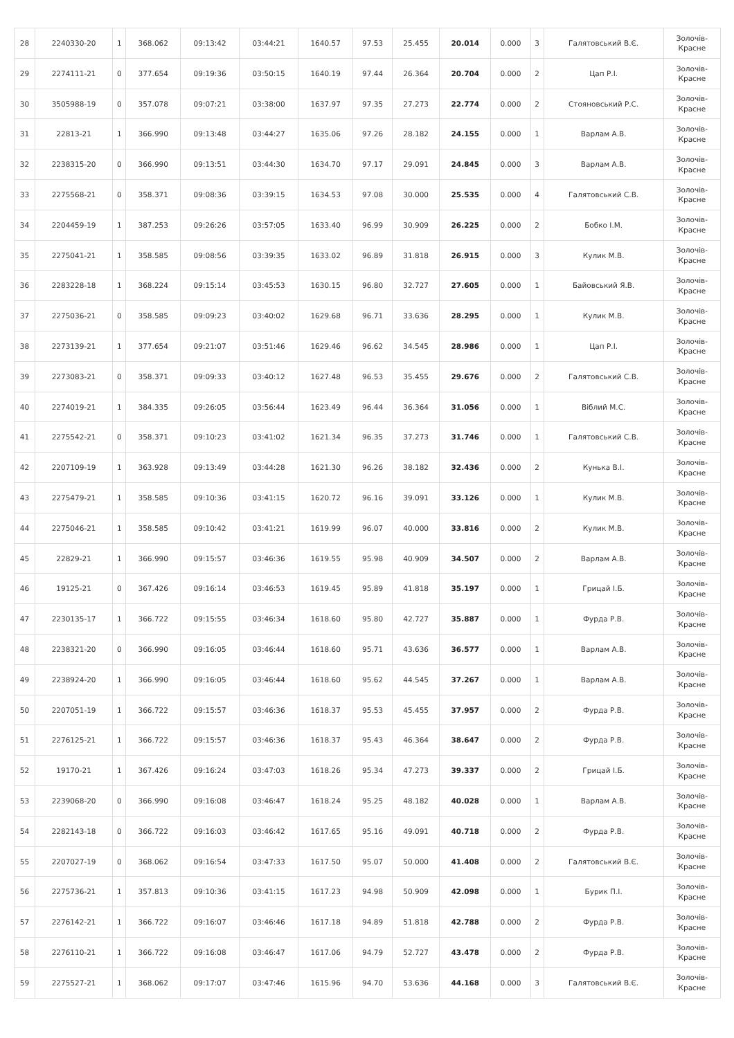| 28 | 2240330-20 | 1 | 368.062 | 09:13:42 | 03:44:21 | 1640.57 | 97.53 | 25.455 | 20.014 | 0.000 | 3 | Галятовський В.Є. | Золочів- Красне |
| 29 | 2274111-21 | 0 | 377.654 | 09:19:36 | 03:50:15 | 1640.19 | 97.44 | 26.364 | 20.704 | 0.000 | 2 | Цап Р.І. | Золочів- Красне |
| 30 | 3505988-19 | 0 | 357.078 | 09:07:21 | 03:38:00 | 1637.97 | 97.35 | 27.273 | 22.774 | 0.000 | 2 | Стояновський Р.С. | Золочів- Красне |
| 31 | 22813-21 | 1 | 366.990 | 09:13:48 | 03:44:27 | 1635.06 | 97.26 | 28.182 | 24.155 | 0.000 | 1 | Варлам А.В. | Золочів- Красне |
| 32 | 2238315-20 | 0 | 366.990 | 09:13:51 | 03:44:30 | 1634.70 | 97.17 | 29.091 | 24.845 | 0.000 | 3 | Варлам А.В. | Золочів- Красне |
| 33 | 2275568-21 | 0 | 358.371 | 09:08:36 | 03:39:15 | 1634.53 | 97.08 | 30.000 | 25.535 | 0.000 | 4 | Галятовський С.В. | Золочів- Красне |
| 34 | 2204459-19 | 1 | 387.253 | 09:26:26 | 03:57:05 | 1633.40 | 96.99 | 30.909 | 26.225 | 0.000 | 2 | Бобко І.М. | Золочів- Красне |
| 35 | 2275041-21 | 1 | 358.585 | 09:08:56 | 03:39:35 | 1633.02 | 96.89 | 31.818 | 26.915 | 0.000 | 3 | Кулик М.В. | Золочів- Красне |
| 36 | 2283228-18 | 1 | 368.224 | 09:15:14 | 03:45:53 | 1630.15 | 96.80 | 32.727 | 27.605 | 0.000 | 1 | Байовський Я.В. | Золочів- Красне |
| 37 | 2275036-21 | 0 | 358.585 | 09:09:23 | 03:40:02 | 1629.68 | 96.71 | 33.636 | 28.295 | 0.000 | 1 | Кулик М.В. | Золочів- Красне |
| 38 | 2273139-21 | 1 | 377.654 | 09:21:07 | 03:51:46 | 1629.46 | 96.62 | 34.545 | 28.986 | 0.000 | 1 | Цап Р.І. | Золочів- Красне |
| 39 | 2273083-21 | 0 | 358.371 | 09:09:33 | 03:40:12 | 1627.48 | 96.53 | 35.455 | 29.676 | 0.000 | 2 | Галятовський С.В. | Золочів- Красне |
| 40 | 2274019-21 | 1 | 384.335 | 09:26:05 | 03:56:44 | 1623.49 | 96.44 | 36.364 | 31.056 | 0.000 | 1 | Віблий М.С. | Золочів- Красне |
| 41 | 2275542-21 | 0 | 358.371 | 09:10:23 | 03:41:02 | 1621.34 | 96.35 | 37.273 | 31.746 | 0.000 | 1 | Галятовський С.В. | Золочів- Красне |
| 42 | 2207109-19 | 1 | 363.928 | 09:13:49 | 03:44:28 | 1621.30 | 96.26 | 38.182 | 32.436 | 0.000 | 2 | Кунька В.І. | Золочів- Красне |
| 43 | 2275479-21 | 1 | 358.585 | 09:10:36 | 03:41:15 | 1620.72 | 96.16 | 39.091 | 33.126 | 0.000 | 1 | Кулик М.В. | Золочів- Красне |
| 44 | 2275046-21 | 1 | 358.585 | 09:10:42 | 03:41:21 | 1619.99 | 96.07 | 40.000 | 33.816 | 0.000 | 2 | Кулик М.В. | Золочів- Красне |
| 45 | 22829-21 | 1 | 366.990 | 09:15:57 | 03:46:36 | 1619.55 | 95.98 | 40.909 | 34.507 | 0.000 | 2 | Варлам А.В. | Золочів- Красне |
| 46 | 19125-21 | 0 | 367.426 | 09:16:14 | 03:46:53 | 1619.45 | 95.89 | 41.818 | 35.197 | 0.000 | 1 | Грицай І.Б. | Золочів- Красне |
| 47 | 2230135-17 | 1 | 366.722 | 09:15:55 | 03:46:34 | 1618.60 | 95.80 | 42.727 | 35.887 | 0.000 | 1 | Фурда Р.В. | Золочів- Красне |
| 48 | 2238321-20 | 0 | 366.990 | 09:16:05 | 03:46:44 | 1618.60 | 95.71 | 43.636 | 36.577 | 0.000 | 1 | Варлам А.В. | Золочів- Красне |
| 49 | 2238924-20 | 1 | 366.990 | 09:16:05 | 03:46:44 | 1618.60 | 95.62 | 44.545 | 37.267 | 0.000 | 1 | Варлам А.В. | Золочів- Красне |
| 50 | 2207051-19 | 1 | 366.722 | 09:15:57 | 03:46:36 | 1618.37 | 95.53 | 45.455 | 37.957 | 0.000 | 2 | Фурда Р.В. | Золочів- Красне |
| 51 | 2276125-21 | 1 | 366.722 | 09:15:57 | 03:46:36 | 1618.37 | 95.43 | 46.364 | 38.647 | 0.000 | 2 | Фурда Р.В. | Золочів- Красне |
| 52 | 19170-21 | 1 | 367.426 | 09:16:24 | 03:47:03 | 1618.26 | 95.34 | 47.273 | 39.337 | 0.000 | 2 | Грицай І.Б. | Золочів- Красне |
| 53 | 2239068-20 | 0 | 366.990 | 09:16:08 | 03:46:47 | 1618.24 | 95.25 | 48.182 | 40.028 | 0.000 | 1 | Варлам А.В. | Золочів- Красне |
| 54 | 2282143-18 | 0 | 366.722 | 09:16:03 | 03:46:42 | 1617.65 | 95.16 | 49.091 | 40.718 | 0.000 | 2 | Фурда Р.В. | Золочів- Красне |
| 55 | 2207027-19 | 0 | 368.062 | 09:16:54 | 03:47:33 | 1617.50 | 95.07 | 50.000 | 41.408 | 0.000 | 2 | Галятовський В.Є. | Золочів- Красне |
| 56 | 2275736-21 | 1 | 357.813 | 09:10:36 | 03:41:15 | 1617.23 | 94.98 | 50.909 | 42.098 | 0.000 | 1 | Бурик П.І. | Золочів- Красне |
| 57 | 2276142-21 | 1 | 366.722 | 09:16:07 | 03:46:46 | 1617.18 | 94.89 | 51.818 | 42.788 | 0.000 | 2 | Фурда Р.В. | Золочів- Красне |
| 58 | 2276110-21 | 1 | 366.722 | 09:16:08 | 03:46:47 | 1617.06 | 94.79 | 52.727 | 43.478 | 0.000 | 2 | Фурда Р.В. | Золочів- Красне |
| 59 | 2275527-21 | 1 | 368.062 | 09:17:07 | 03:47:46 | 1615.96 | 94.70 | 53.636 | 44.168 | 0.000 | 3 | Галятовський В.Є. | Золочів- Красне |